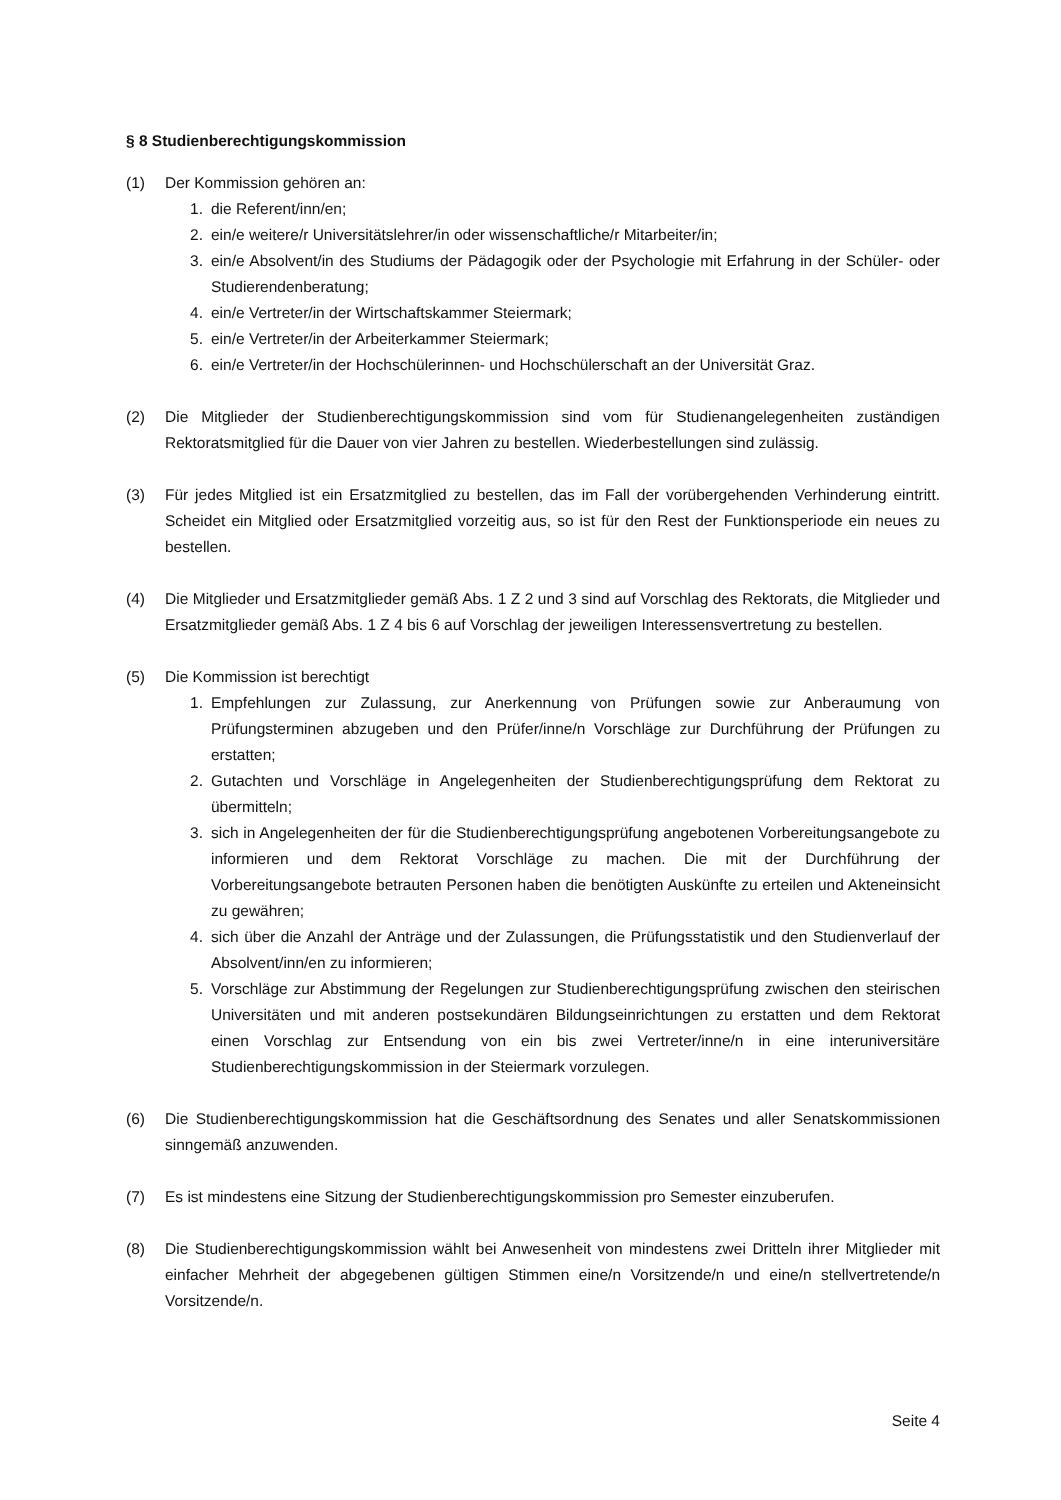§ 8 Studienberechtigungskommission
(1) Der Kommission gehören an:
1. die Referent/inn/en;
2. ein/e weitere/r Universitätslehrer/in oder wissenschaftliche/r Mitarbeiter/in;
3. ein/e Absolvent/in des Studiums der Pädagogik oder der Psychologie mit Erfahrung in der Schüler- oder Studierendenberatung;
4. ein/e Vertreter/in der Wirtschaftskammer Steiermark;
5. ein/e Vertreter/in der Arbeiterkammer Steiermark;
6. ein/e Vertreter/in der Hochschülerinnen- und Hochschülerschaft an der Universität Graz.
(2) Die Mitglieder der Studienberechtigungskommission sind vom für Studienangelegenheiten zuständigen Rektoratsmitglied für die Dauer von vier Jahren zu bestellen. Wiederbestellungen sind zulässig.
(3) Für jedes Mitglied ist ein Ersatzmitglied zu bestellen, das im Fall der vorübergehenden Verhinderung eintritt. Scheidet ein Mitglied oder Ersatzmitglied vorzeitig aus, so ist für den Rest der Funktionsperiode ein neues zu bestellen.
(4) Die Mitglieder und Ersatzmitglieder gemäß Abs. 1 Z 2 und 3 sind auf Vorschlag des Rektorats, die Mitglieder und Ersatzmitglieder gemäß Abs. 1 Z 4 bis 6 auf Vorschlag der jeweiligen Interessensvertretung zu bestellen.
(5) Die Kommission ist berechtigt
1. Empfehlungen zur Zulassung, zur Anerkennung von Prüfungen sowie zur Anberaumung von Prüfungsterminen abzugeben und den Prüfer/inne/n Vorschläge zur Durchführung der Prüfungen zu erstatten;
2. Gutachten und Vorschläge in Angelegenheiten der Studienberechtigungsprüfung dem Rektorat zu übermitteln;
3. sich in Angelegenheiten der für die Studienberechtigungsprüfung angebotenen Vorbereitungsangebote zu informieren und dem Rektorat Vorschläge zu machen. Die mit der Durchführung der Vorbereitungsangebote betrauten Personen haben die benötigten Auskünfte zu erteilen und Akteneinsicht zu gewähren;
4. sich über die Anzahl der Anträge und der Zulassungen, die Prüfungsstatistik und den Studienverlauf der Absolvent/inn/en zu informieren;
5. Vorschläge zur Abstimmung der Regelungen zur Studienberechtigungsprüfung zwischen den steirischen Universitäten und mit anderen postsekundären Bildungseinrichtungen zu erstatten und dem Rektorat einen Vorschlag zur Entsendung von ein bis zwei Vertreter/inne/n in eine interuniversitäre Studienberechtigungskommission in der Steiermark vorzulegen.
(6) Die Studienberechtigungskommission hat die Geschäftsordnung des Senates und aller Senatskommissionen sinngemäß anzuwenden.
(7) Es ist mindestens eine Sitzung der Studienberechtigungskommission pro Semester einzuberufen.
(8) Die Studienberechtigungskommission wählt bei Anwesenheit von mindestens zwei Dritteln ihrer Mitglieder mit einfacher Mehrheit der abgegebenen gültigen Stimmen eine/n Vorsitzende/n und eine/n stellvertretende/n Vorsitzende/n.
Seite 4